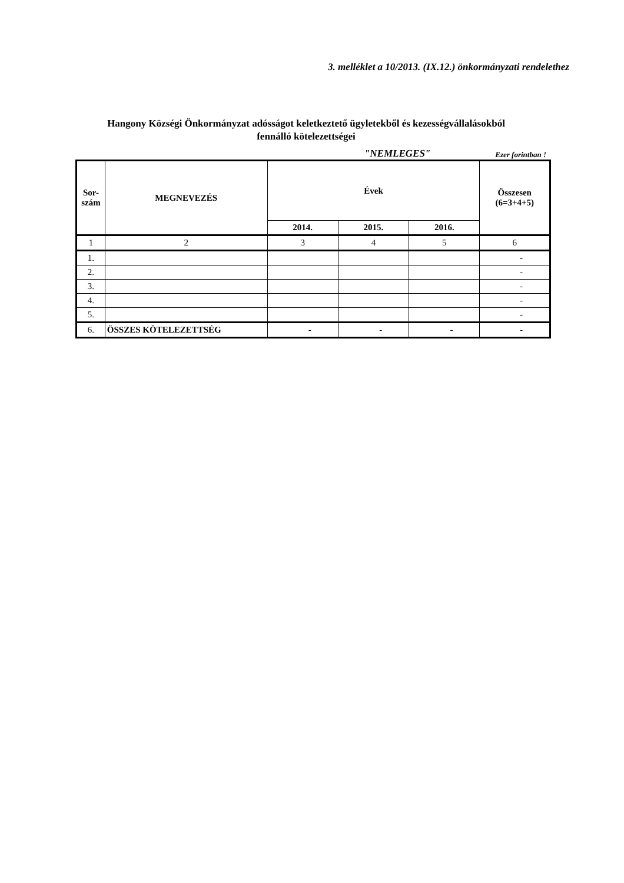3. melléklet a 10/2013. (IX.12.) önkormányzati rendelethez
Hangony Községi Önkormányzat adósságot keletkeztető ügyletekből és kezességvállalásokból
fennálló kötelezettségei
"NEMLEGES" Ezer forintban !
| Sor- szám | MEGNEVEZÉS | Évek | | | Összesen (6=3+4+5) |
| --- | --- | --- | --- | --- | --- |
| | | 2014. | 2015. | 2016. | |
| 1 | 2 | 3 | 4 | 5 | 6 |
| 1. | | | | | - |
| 2. | | | | | - |
| 3. | | | | | - |
| 4. | | | | | - |
| 5. | | | | | - |
| 6. | ÖSSZES KÖTELEZETTSÉG | - | - | - | - |